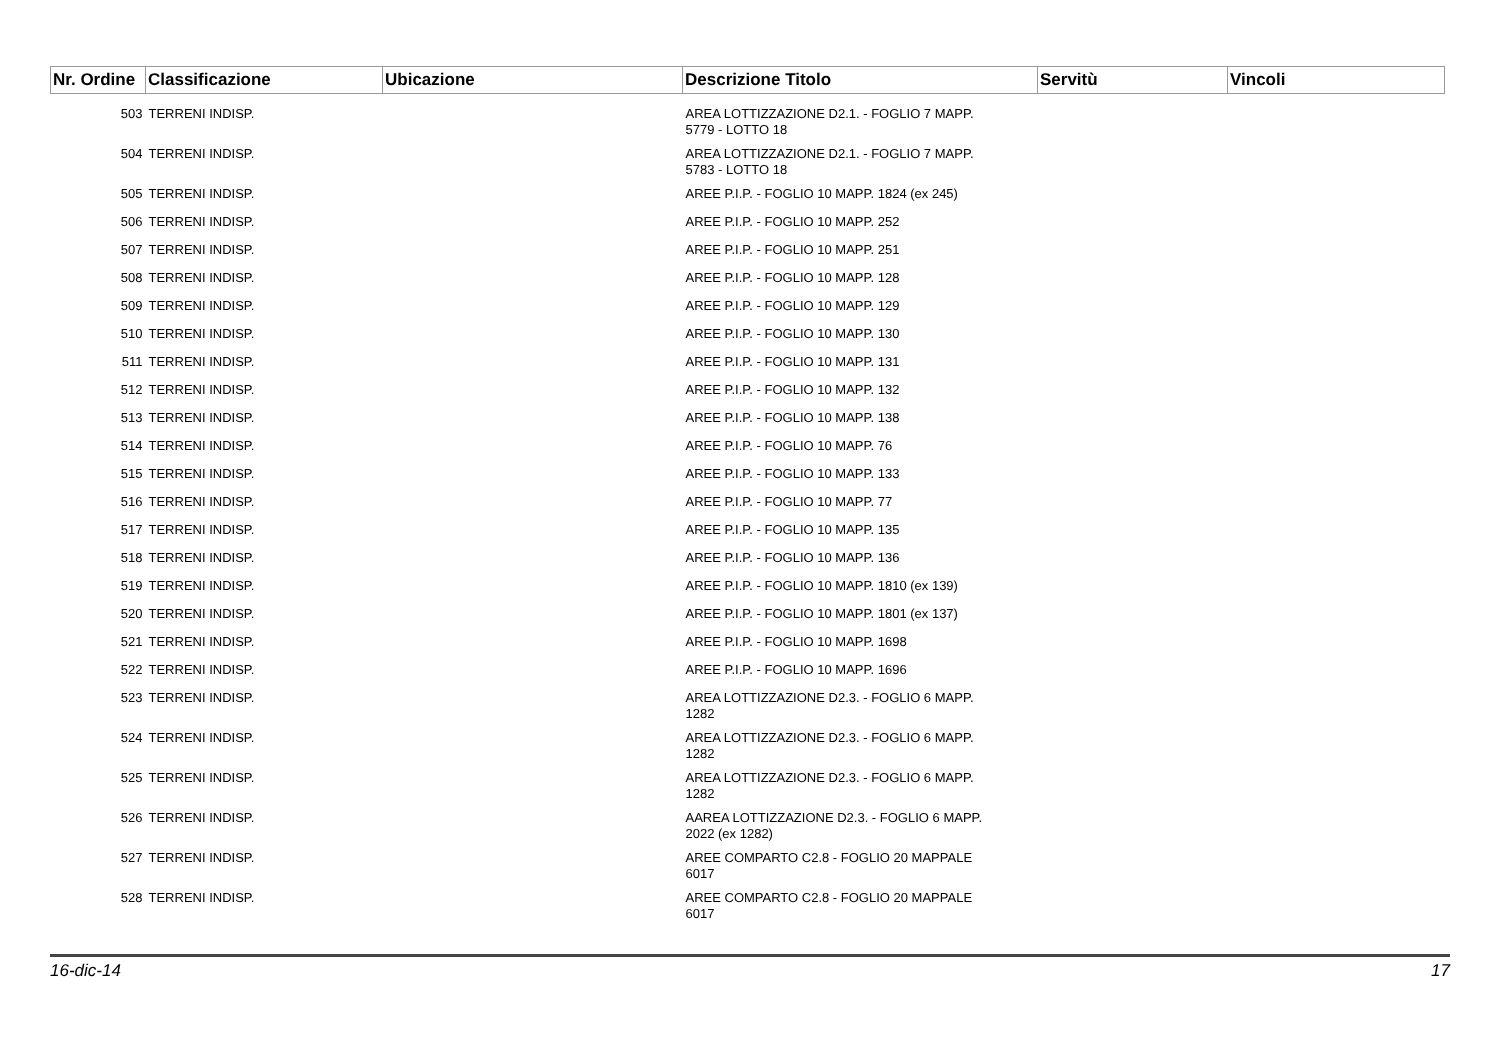| Nr. Ordine | Classificazione | Ubicazione | Descrizione Titolo | Servitù | Vincoli |
| --- | --- | --- | --- | --- | --- |
| 503 | TERRENI INDISP. | | AREA LOTTIZZAZIONE D2.1. - FOGLIO 7 MAPP. 5779 - LOTTO 18 | | |
| 504 | TERRENI INDISP. | | AREA LOTTIZZAZIONE D2.1. - FOGLIO 7 MAPP. 5783 - LOTTO 18 | | |
| 505 | TERRENI INDISP. | | AREE P.I.P. - FOGLIO 10 MAPP. 1824 (ex 245) | | |
| 506 | TERRENI INDISP. | | AREE P.I.P. - FOGLIO 10 MAPP. 252 | | |
| 507 | TERRENI INDISP. | | AREE P.I.P. - FOGLIO 10 MAPP. 251 | | |
| 508 | TERRENI INDISP. | | AREE P.I.P. - FOGLIO 10 MAPP. 128 | | |
| 509 | TERRENI INDISP. | | AREE P.I.P. - FOGLIO 10 MAPP. 129 | | |
| 510 | TERRENI INDISP. | | AREE P.I.P. - FOGLIO 10 MAPP. 130 | | |
| 511 | TERRENI INDISP. | | AREE P.I.P. - FOGLIO 10 MAPP. 131 | | |
| 512 | TERRENI INDISP. | | AREE P.I.P. - FOGLIO 10 MAPP. 132 | | |
| 513 | TERRENI INDISP. | | AREE P.I.P. - FOGLIO 10 MAPP. 138 | | |
| 514 | TERRENI INDISP. | | AREE P.I.P. - FOGLIO 10 MAPP. 76 | | |
| 515 | TERRENI INDISP. | | AREE P.I.P. - FOGLIO 10 MAPP. 133 | | |
| 516 | TERRENI INDISP. | | AREE P.I.P. - FOGLIO 10 MAPP. 77 | | |
| 517 | TERRENI INDISP. | | AREE P.I.P. - FOGLIO 10 MAPP. 135 | | |
| 518 | TERRENI INDISP. | | AREE P.I.P. - FOGLIO 10 MAPP. 136 | | |
| 519 | TERRENI INDISP. | | AREE P.I.P. - FOGLIO 10 MAPP. 1810 (ex 139) | | |
| 520 | TERRENI INDISP. | | AREE P.I.P. - FOGLIO 10 MAPP. 1801 (ex 137) | | |
| 521 | TERRENI INDISP. | | AREE P.I.P. - FOGLIO 10 MAPP. 1698 | | |
| 522 | TERRENI INDISP. | | AREE P.I.P. - FOGLIO 10 MAPP. 1696 | | |
| 523 | TERRENI INDISP. | | AREA LOTTIZZAZIONE D2.3. - FOGLIO 6 MAPP. 1282 | | |
| 524 | TERRENI INDISP. | | AREA LOTTIZZAZIONE D2.3. - FOGLIO 6 MAPP. 1282 | | |
| 525 | TERRENI INDISP. | | AREA LOTTIZZAZIONE D2.3. - FOGLIO 6 MAPP. 1282 | | |
| 526 | TERRENI INDISP. | | AAREA LOTTIZZAZIONE D2.3. - FOGLIO 6 MAPP. 2022 (ex 1282) | | |
| 527 | TERRENI INDISP. | | AREE COMPARTO C2.8 - FOGLIO 20 MAPPALE 6017 | | |
| 528 | TERRENI INDISP. | | AREE COMPARTO C2.8 - FOGLIO 20 MAPPALE 6017 | | |
16-dic-14 17